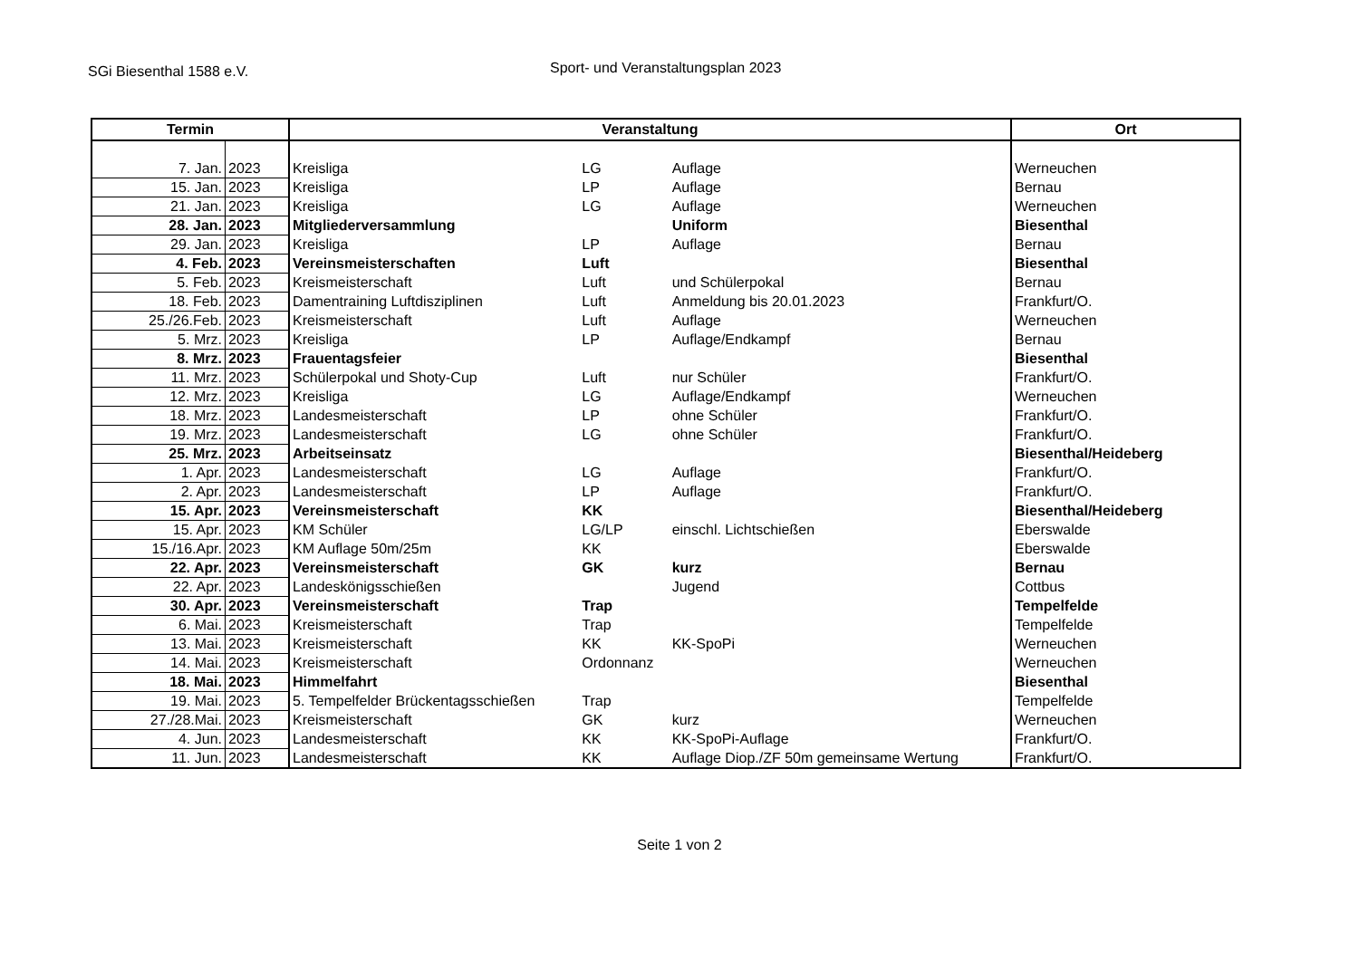SGi Biesenthal 1588 e.V.
Sport- und Veranstaltungsplan 2023
| Termin | | Veranstaltung | | | Ort |
| --- | --- | --- | --- | --- | --- |
| 7. Jan. | 2023 | Kreisliga | LG | Auflage | Werneuchen |
| 15. Jan. | 2023 | Kreisliga | LP | Auflage | Bernau |
| 21. Jan. | 2023 | Kreisliga | LG | Auflage | Werneuchen |
| 28. Jan. | 2023 | Mitgliederversammlung | | Uniform | Biesenthal |
| 29. Jan. | 2023 | Kreisliga | LP | Auflage | Bernau |
| 4. Feb. | 2023 | Vereinsmeisterschaften | Luft | | Biesenthal |
| 5. Feb. | 2023 | Kreismeisterschaft | Luft | und Schülerpokal | Bernau |
| 18. Feb. | 2023 | Damentraining Luftdisziplinen | Luft | Anmeldung bis 20.01.2023 | Frankfurt/O. |
| 25./26.Feb. | 2023 | Kreismeisterschaft | Luft | Auflage | Werneuchen |
| 5. Mrz. | 2023 | Kreisliga | LP | Auflage/Endkampf | Bernau |
| 8. Mrz. | 2023 | Frauentagsfeier | | | Biesenthal |
| 11. Mrz. | 2023 | Schülerpokal und Shoty-Cup | Luft | nur Schüler | Frankfurt/O. |
| 12. Mrz. | 2023 | Kreisliga | LG | Auflage/Endkampf | Werneuchen |
| 18. Mrz. | 2023 | Landesmeisterschaft | LP | ohne Schüler | Frankfurt/O. |
| 19. Mrz. | 2023 | Landesmeisterschaft | LG | ohne Schüler | Frankfurt/O. |
| 25. Mrz. | 2023 | Arbeitseinsatz | | | Biesenthal/Heideberg |
| 1. Apr. | 2023 | Landesmeisterschaft | LG | Auflage | Frankfurt/O. |
| 2. Apr. | 2023 | Landesmeisterschaft | LP | Auflage | Frankfurt/O. |
| 15. Apr. | 2023 | Vereinsmeisterschaft | KK | | Biesenthal/Heideberg |
| 15. Apr. | 2023 | KM Schüler | LG/LP | einschl. Lichtschießen | Eberswalde |
| 15./16.Apr. | 2023 | KM Auflage 50m/25m | KK | | Eberswalde |
| 22. Apr. | 2023 | Vereinsmeisterschaft | GK | kurz | Bernau |
| 22. Apr. | 2023 | Landeskönigsschießen | | Jugend | Cottbus |
| 30. Apr. | 2023 | Vereinsmeisterschaft | Trap | | Tempelfelde |
| 6. Mai. | 2023 | Kreismeisterschaft | Trap | | Tempelfelde |
| 13. Mai. | 2023 | Kreismeisterschaft | KK | KK-SpoPi | Werneuchen |
| 14. Mai. | 2023 | Kreismeisterschaft | Ordonnanz | | Werneuchen |
| 18. Mai. | 2023 | Himmelfahrt | | | Biesenthal |
| 19. Mai. | 2023 | 5. Tempelfelder Brückentagsschießen | Trap | | Tempelfelde |
| 27./28.Mai. | 2023 | Kreismeisterschaft | GK | kurz | Werneuchen |
| 4. Jun. | 2023 | Landesmeisterschaft | KK | KK-SpoPi-Auflage | Frankfurt/O. |
| 11. Jun. | 2023 | Landesmeisterschaft | KK | Auflage Diop./ZF 50m gemeinsame Wertung | Frankfurt/O. |
Seite 1 von 2